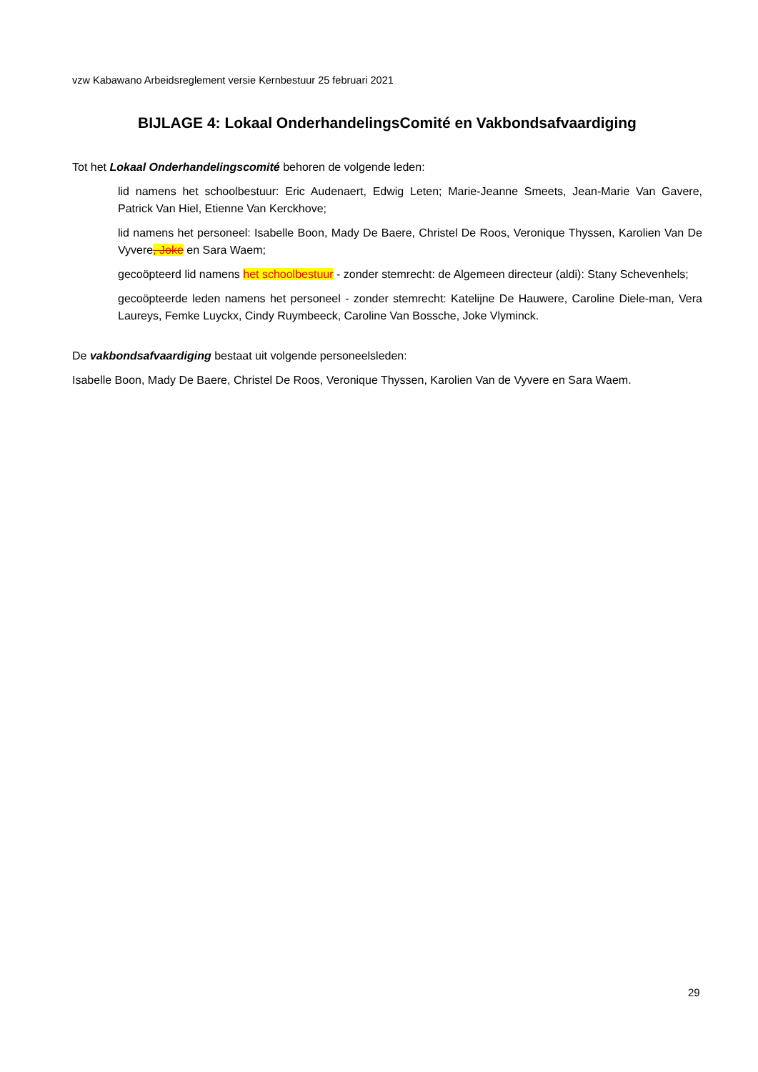vzw Kabawano Arbeidsreglement versie Kernbestuur 25 februari 2021
BIJLAGE 4: Lokaal OnderhandelingsComité en Vakbondsafvaardiging
Tot het Lokaal Onderhandelingscomité behoren de volgende leden:
lid namens het schoolbestuur: Eric Audenaert, Edwig Leten; Marie-Jeanne Smeets, Jean-Marie Van Gavere, Patrick Van Hiel, Etienne Van Kerckhove;
lid namens het personeel: Isabelle Boon, Mady De Baere, Christel De Roos, Veronique Thyssen, Karolien Van De Vyvere, Joke en Sara Waem;
gecoöpteerd lid namens het schoolbestuur - zonder stemrecht: de Algemeen directeur (aldi): Stany Schevenhels;
gecoöpteerde leden namens het personeel - zonder stemrecht: Katelijne De Hauwere, Caroline Diele-man, Vera Laureys, Femke Luyckx, Cindy Ruymbeeck, Caroline Van Bossche, Joke Vlyminck.
De vakbondsafvaardiging bestaat uit volgende personeelsleden:
Isabelle Boon, Mady De Baere, Christel De Roos, Veronique Thyssen, Karolien Van de Vyvere en Sara Waem.
29